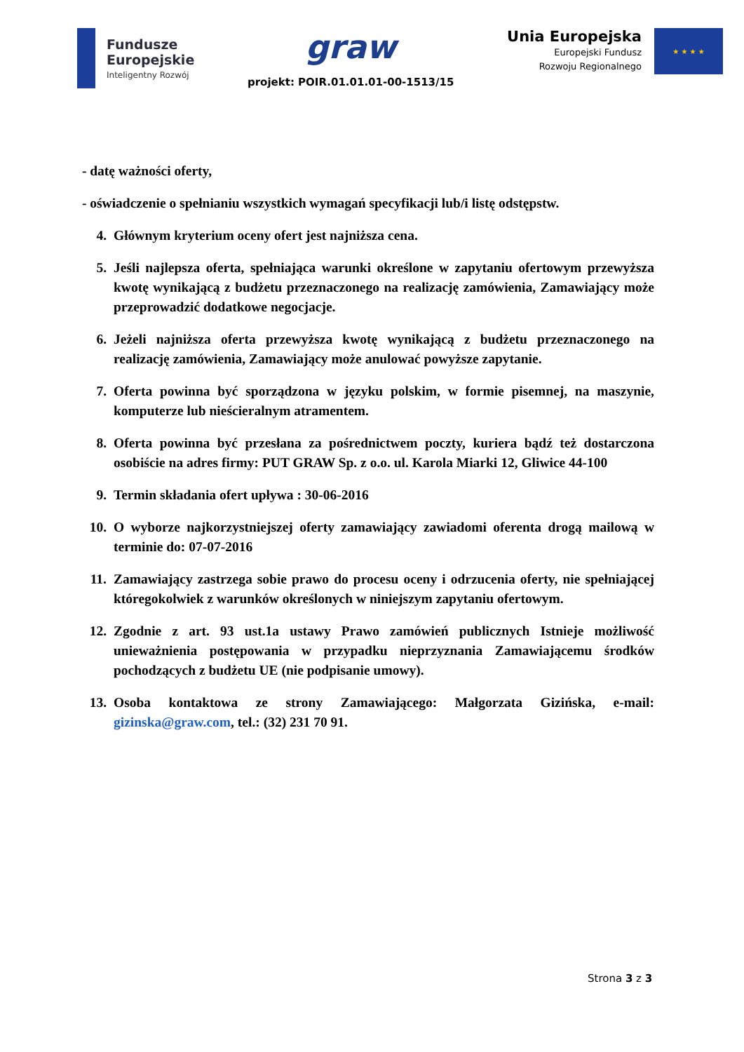Fundusze
Europejskie
Inteligentny Rozwój
graw
projekt: POIR.01.01.01-00-1513/15
Unia Europejska
Europejski Fundusz
Rozwoju Regionalnego
★ ★ ★ ★
- datę ważności oferty,
- oświadczenie o spełnianiu wszystkich wymagań specyfikacji lub/i listę odstępstw.
4. Głównym kryterium oceny ofert jest najniższa cena.
5. Jeśli najlepsza oferta, spełniająca warunki określone w zapytaniu ofertowym przewyższa kwotę wynikającą z budżetu przeznaczonego na realizację zamówienia, Zamawiający może przeprowadzić dodatkowe negocjacje.
6. Jeżeli najniższa oferta przewyższa kwotę wynikającą z budżetu przeznaczonego na realizację zamówienia, Zamawiający może anulować powyższe zapytanie.
7. Oferta powinna być sporządzona w języku polskim, w formie pisemnej, na maszynie, komputerze lub nieścieralnym atramentem.
8. Oferta powinna być przesłana za pośrednictwem poczty, kuriera bądź też dostarczona osobiście na adres firmy: PUT GRAW Sp. z o.o. ul. Karola Miarki 12, Gliwice 44-100
9. Termin składania ofert upływa : 30-06-2016
10. O wyborze najkorzystniejszej oferty zamawiający zawiadomi oferenta drogą mailową w terminie do: 07-07-2016
11. Zamawiający zastrzega sobie prawo do procesu oceny i odrzucenia oferty, nie spełniającej któregokolwiek z warunków określonych w niniejszym zapytaniu ofertowym.
12. Zgodnie z art. 93 ust.1a ustawy Prawo zamówień publicznych Istnieje możliwość unieważnienia postępowania w przypadku nieprzyznania Zamawiającemu środków pochodzących z budżetu UE (nie podpisanie umowy).
13. Osoba kontaktowa ze strony Zamawiającego: Małgorzata Gizińska, e-mail: gizinska@graw.com, tel.: (32) 231 70 91.
Strona 3 z 3